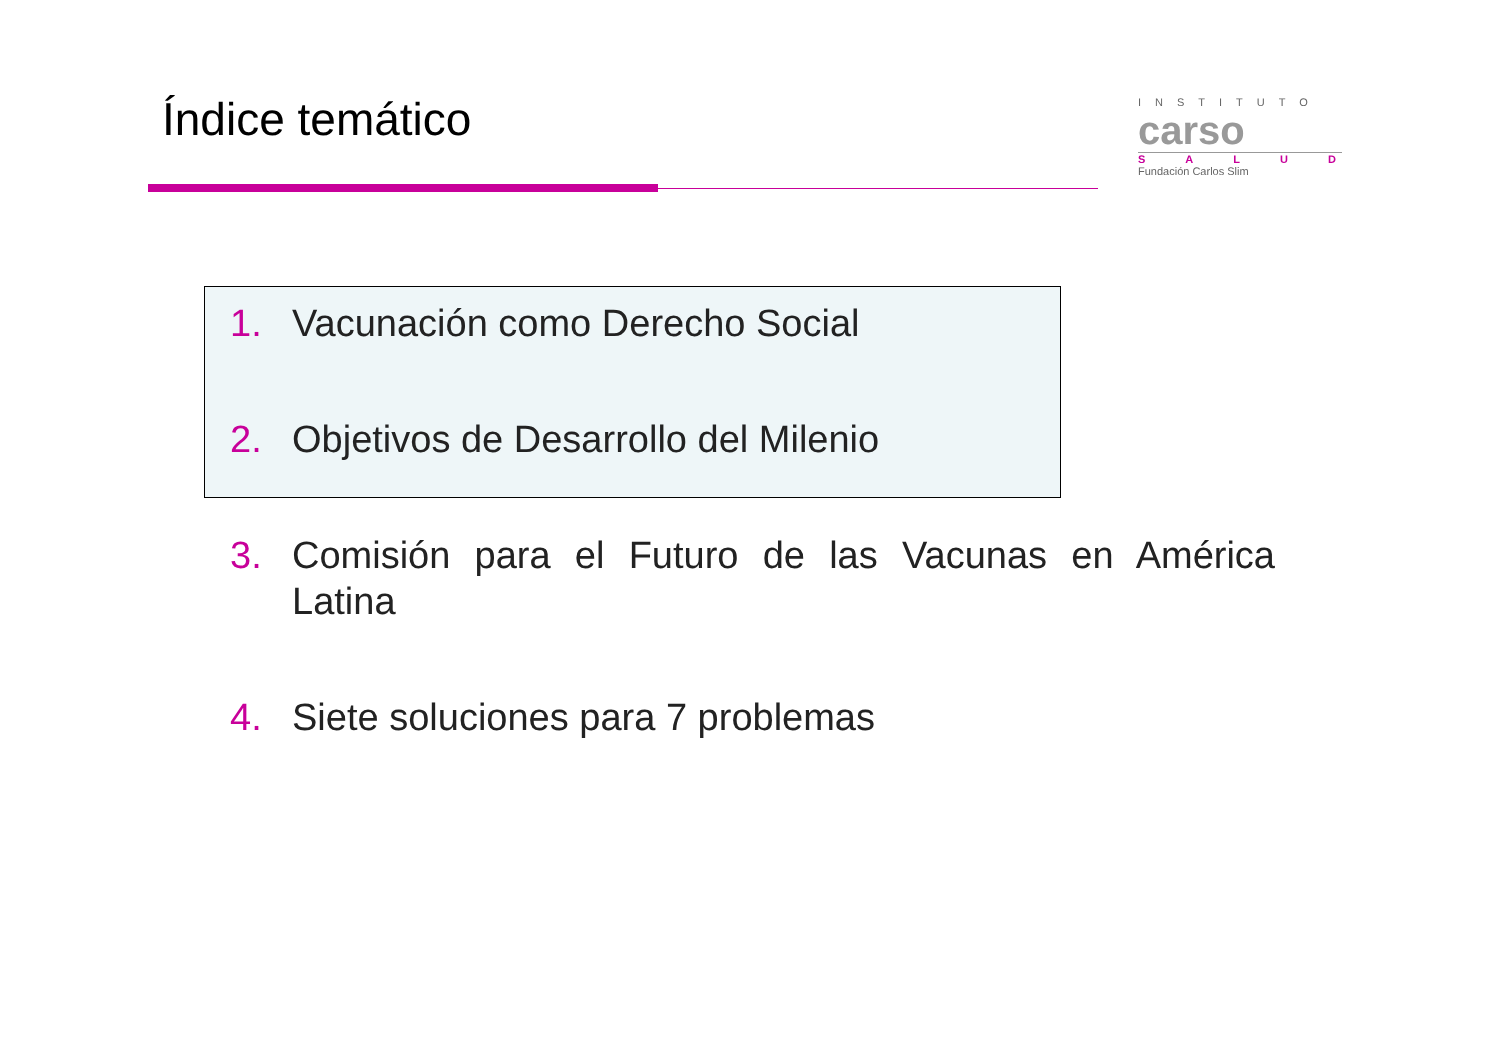Índice temático
INSTITUTO
carso
SALUD
Fundación Carlos Slim
1. Vacunación como Derecho Social
2. Objetivos de Desarrollo del Milenio
3. Comisión para el Futuro de las Vacunas en América Latina
4. Siete soluciones para 7 problemas